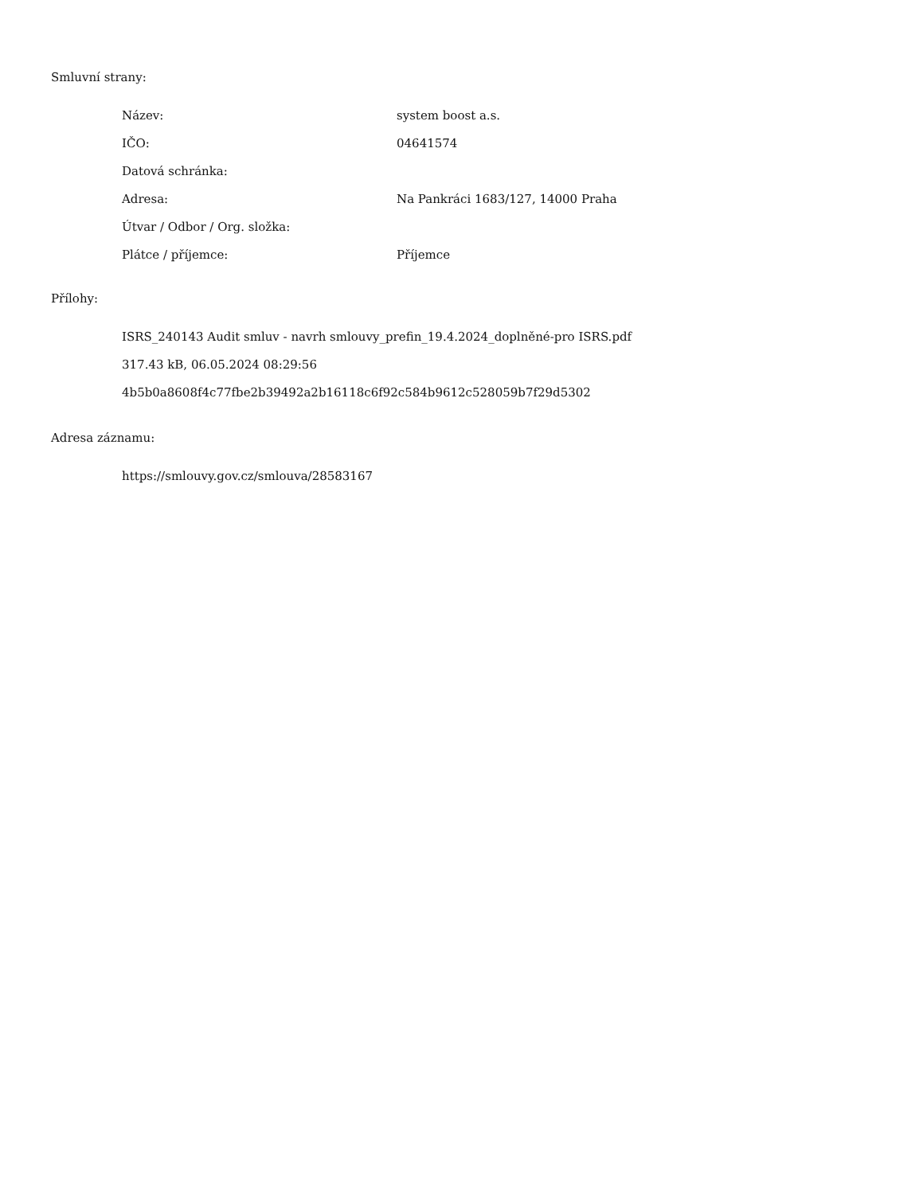Smluvní strany:
| Název: | system boost a.s. |
| IČO: | 04641574 |
| Datová schránka: | |
| Adresa: | Na Pankráci 1683/127, 14000 Praha |
| Útvar / Odbor / Org. složka: | |
| Plátce / příjemce: | Příjemce |
Přílohy:
ISRS_240143 Audit smluv - navrh smlouvy_prefin_19.4.2024_doplněné-pro ISRS.pdf
317.43 kB, 06.05.2024 08:29:56
4b5b0a8608f4c77fbe2b39492a2b16118c6f92c584b9612c528059b7f29d5302
Adresa záznamu:
https://smlouvy.gov.cz/smlouva/28583167